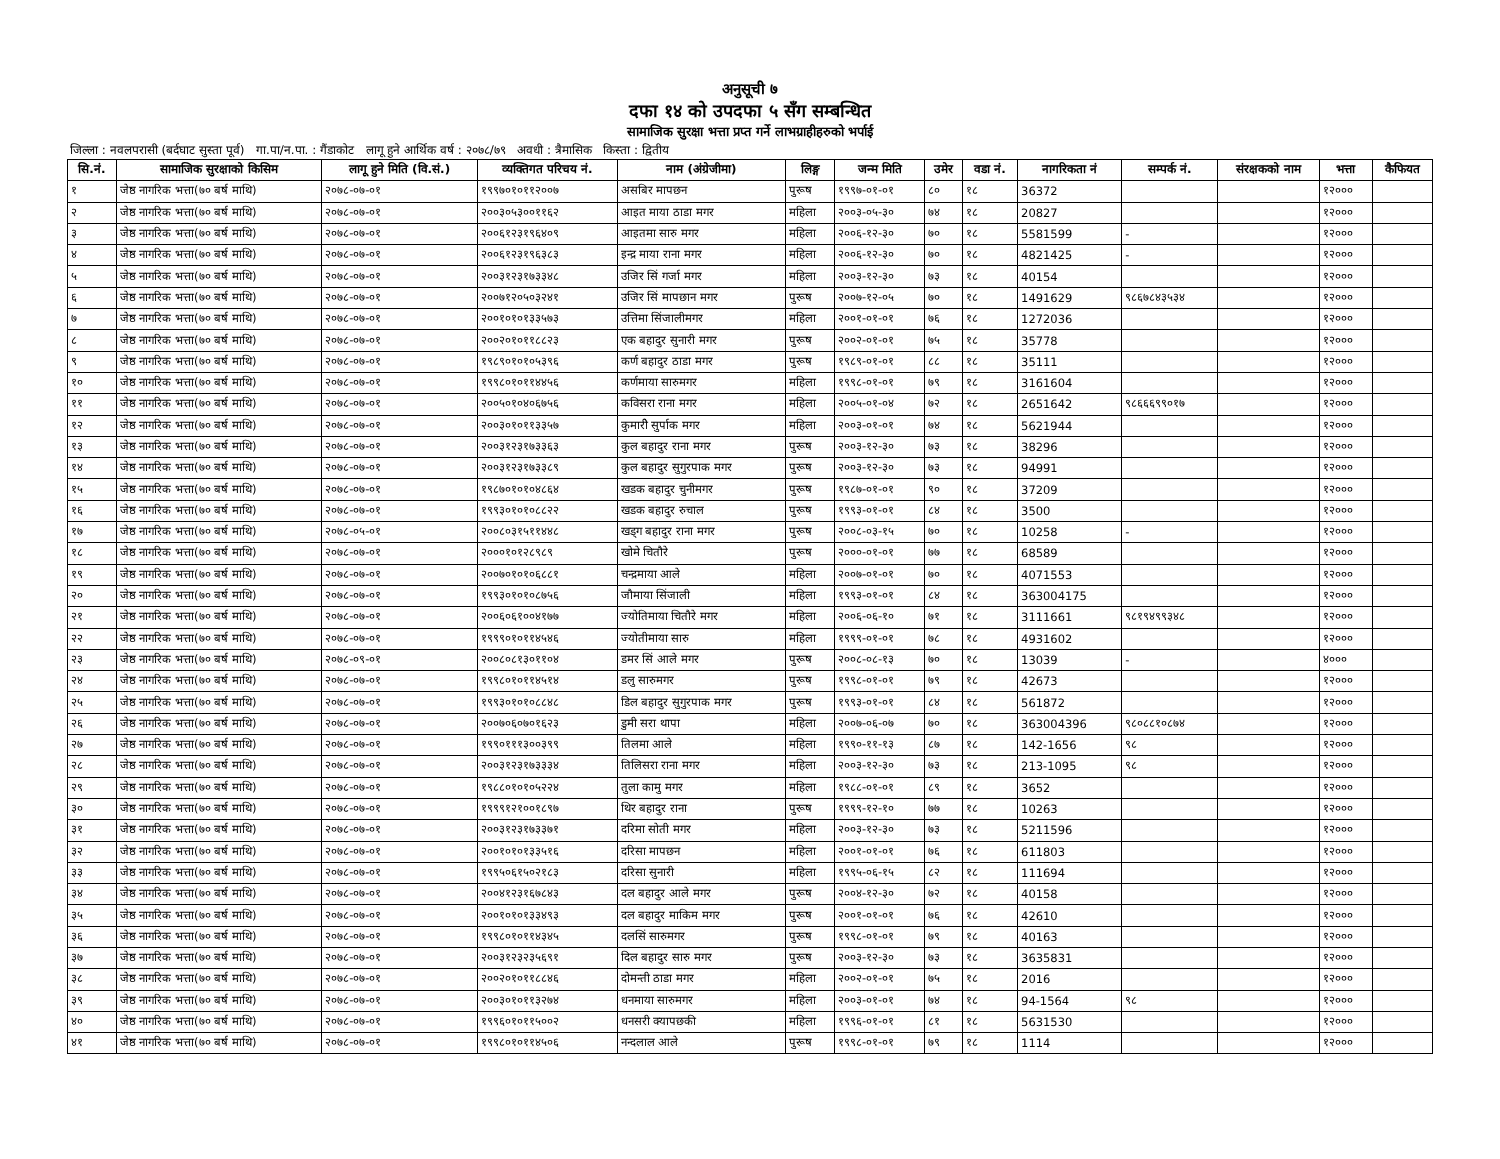अनुसूची ७
दफा १४ को उपदफा ५ सँग सम्बन्धित
सामाजिक सुरक्षा भत्ता प्रप्त गर्ने लाभग्राहीहरुको भर्पाई
जिल्ला : नवलपरासी (बर्दघाट सुस्ता पूर्व) गा.पा/न.पा. : गैंडाकोट लागू हुने आर्थिक वर्ष : २०७८/७९ अवधी : त्रैमासिक किस्ता : द्वितीय
| सि.नं. | सामाजिक सुरक्षाको किसिम | लागू हुने मिति (वि.सं.) | व्यक्तिगत परिचय नं. | नाम (अंग्रेजीमा) | लिङ्ग | जन्म मिति | उमेर | वडा नं. | नागरिकता नं | सम्पर्क नं. | संरक्षकको नाम | भत्ता | कैफियत |
| --- | --- | --- | --- | --- | --- | --- | --- | --- | --- | --- | --- | --- | --- |
| १ | जेष्ठ नागरिक भत्ता(७० बर्ष माथि) | २०७८-०७-०१ | १९९७०१०११२००७ | असबिर मापछन | पुरूष | १९९७-०१-०१ | ८० | १८ | 36372 | | | १२००० | |
| २ | जेष्ठ नागरिक भत्ता(७० बर्ष माथि) | २०७८-०७-०१ | २००३०५३००११६२ | आइत माया ठाडा मगर | महिला | २००३-०५-३० | ७४ | १८ | 20827 | | | १२००० | |
| ३ | जेष्ठ नागरिक भत्ता(७० बर्ष माथि) | २०७८-०७-०१ | २००६१२३१९६४०९ | आइतमा सारु मगर | महिला | २००६-१२-३० | ७० | १८ | 5581599 | - | | १२००० | |
| ४ | जेष्ठ नागरिक भत्ता(७० बर्ष माथि) | २०७८-०७-०१ | २००६१२३१९६३८३ | इन्द्र माया राना मगर | महिला | २००६-१२-३० | ७० | १८ | 4821425 | - | | १२००० | |
| ५ | जेष्ठ नागरिक भत्ता(७० बर्ष माथि) | २०७८-०७-०१ | २००३१२३१७३३४८ | उजिर सिं गर्जा मगर | महिला | २००३-१२-३० | ७३ | १८ | 40154 | | | १२००० | |
| ६ | जेष्ठ नागरिक भत्ता(७० बर्ष माथि) | २०७८-०७-०१ | २००७१२०५०३२४१ | उजिर सिं मापछान मगर | पुरूष | २००७-१२-०५ | ७० | १८ | 1491629 | ९८६७८४३५३४ | | १२००० | |
| ७ | जेष्ठ नागरिक भत्ता(७० बर्ष माथि) | २०७८-०७-०१ | २००१०१०१३३५७३ | उत्तिमा सिंजालीमगर | महिला | २००१-०१-०१ | ७६ | १८ | 1272036 | | | १२००० | |
| ८ | जेष्ठ नागरिक भत्ता(७० बर्ष माथि) | २०७८-०७-०१ | २००२०१०११८८२३ | एक बहादुर सुनारी मगर | पुरूष | २००२-०१-०१ | ७५ | १८ | 35778 | | | १२००० | |
| ९ | जेष्ठ नागरिक भत्ता(७० बर्ष माथि) | २०७८-०७-०१ | १९८९०१०१०५३९६ | कर्ण बहादुर ठाडा मगर | पुरूष | १९८९-०१-०१ | ८८ | १८ | 35111 | | | १२००० | |
| १० | जेष्ठ नागरिक भत्ता(७० बर्ष माथि) | २०७८-०७-०१ | १९९८०१०११४४५६ | कर्णमाया सारुमगर | महिला | १९९८-०१-०१ | ७९ | १८ | 3161604 | | | १२००० | |
| ११ | जेष्ठ नागरिक भत्ता(७० बर्ष माथि) | २०७८-०७-०१ | २००५०१०४०६७५६ | कविसरा राना मगर | महिला | २००५-०१-०४ | ७२ | १८ | 2651642 | ९८६६६९९०१७ | | १२००० | |
| १२ | जेष्ठ नागरिक भत्ता(७० बर्ष माथि) | २०७८-०७-०१ | २००३०१०११३३५७ | कुमारीे सुर्पाक मगर | महिला | २००३-०१-०१ | ७४ | १८ | 5621944 | | | १२००० | |
| १३ | जेष्ठ नागरिक भत्ता(७० बर्ष माथि) | २०७८-०७-०१ | २००३१२३१७३३६३ | कुल बहादुर राना मगर | पुरूष | २००३-१२-३० | ७३ | १८ | 38296 | | | १२००० | |
| १४ | जेष्ठ नागरिक भत्ता(७० बर्ष माथि) | २०७८-०७-०१ | २००३१२३१७३३८९ | कुल बहादुर सुगुरपाक मगर | पुरूष | २००३-१२-३० | ७३ | १८ | 94991 | | | १२००० | |
| १५ | जेष्ठ नागरिक भत्ता(७० बर्ष माथि) | २०७८-०७-०१ | १९८७०१०१०४८६४ | खडक बहादुर चुनीमगर | पुरूष | १९८७-०१-०१ | ९० | १८ | 37209 | | | १२००० | |
| १६ | जेष्ठ नागरिक भत्ता(७० बर्ष माथि) | २०७८-०७-०१ | १९९३०१०१०८८२२ | खडक बहादुर रुचाल | पुरूष | १९९३-०१-०१ | ८४ | १८ | 3500 | | | १२००० | |
| १७ | जेष्ठ नागरिक भत्ता(७० बर्ष माथि) | २०७८-०५-०१ | २००८०३१५११४४८ | खड्ग बहादुर राना मगर | पुरूष | २००८-०३-१५ | ७० | १८ | 10258 | - | | १२००० | |
| १८ | जेष्ठ नागरिक भत्ता(७० बर्ष माथि) | २०७८-०७-०१ | २०००१०१२८९८९ | खाेमे चितौरे | पुरूष | २०००-०१-०१ | ७७ | १८ | 68589 | | | १२००० | |
| १९ | जेष्ठ नागरिक भत्ता(७० बर्ष माथि) | २०७८-०७-०१ | २००७०१०१०६८८१ | चन्द्रमाया आले | महिला | २००७-०१-०१ | ७० | १८ | 4071553 | | | १२००० | |
| २० | जेष्ठ नागरिक भत्ता(७० बर्ष माथि) | २०७८-०७-०१ | १९९३०१०१०८७५६ | जौमाया सिंजाली | महिला | १९९३-०१-०१ | ८४ | १८ | 363004175 | | | १२००० | |
| २१ | जेष्ठ नागरिक भत्ता(७० बर्ष माथि) | २०७८-०७-०१ | २००६०६१००४१७७ | ज्योतिमाया चितौरे मगर | महिला | २००६-०६-१० | ७१ | १८ | 3111661 | ९८१९४९९३४८ | | १२००० | |
| २२ | जेष्ठ नागरिक भत्ता(७० बर्ष माथि) | २०७८-०७-०१ | १९९९०१०११४५४६ | ज्योतीमाया सारु | महिला | १९९९-०१-०१ | ७८ | १८ | 4931602 | | | १२००० | |
| २३ | जेष्ठ नागरिक भत्ता(७० बर्ष माथि) | २०७८-०९-०१ | २००८०८१३०११०४ | डमर सिं आले मगर | पुरूष | २००८-०८-१३ | ७० | १८ | 13039 | - | | ४००० | |
| २४ | जेष्ठ नागरिक भत्ता(७० बर्ष माथि) | २०७८-०७-०१ | १९९८०१०११४५१४ | डलु सारुमगर | पुरूष | १९९८-०१-०१ | ७९ | १८ | 42673 | | | १२००० | |
| २५ | जेष्ठ नागरिक भत्ता(७० बर्ष माथि) | २०७८-०७-०१ | १९९३०१०१०८८४८ | डिल बहादुर सुगुरपाक मगर | पुरूष | १९९३-०१-०१ | ८४ | १८ | 561872 | | | १२००० | |
| २६ | जेष्ठ नागरिक भत्ता(७० बर्ष माथि) | २०७८-०७-०१ | २००७०६०७०१६२३ | डुमी सरा थापा | महिला | २००७-०६-०७ | ७० | १८ | 363004396 | ९८०८८१०८७४ | | १२००० | |
| २७ | जेष्ठ नागरिक भत्ता(७० बर्ष माथि) | २०७८-०७-०१ | १९९०१११३००३९९ | तिलमा आले | महिला | १९९०-११-१३ | ८७ | १८ | 142-1656 | ९८ | | १२००० | |
| २८ | जेष्ठ नागरिक भत्ता(७० बर्ष माथि) | २०७८-०७-०१ | २००३१२३१७३३३४ | तिलिसरा राना मगर | महिला | २००३-१२-३० | ७३ | १८ | 213-1095 | ९८ | | १२००० | |
| २९ | जेष्ठ नागरिक भत्ता(७० बर्ष माथि) | २०७८-०७-०१ | १९८८०१०१०५२२४ | तुला कामु मगर | महिला | १९८८-०१-०१ | ८९ | १८ | 3652 | | | १२००० | |
| ३० | जेष्ठ नागरिक भत्ता(७० बर्ष माथि) | २०७८-०७-०१ | १९९९१२१००१८९७ | थिर बहादुर राना | पुरूष | १९९९-१२-१० | ७७ | १८ | 10263 | | | १२००० | |
| ३१ | जेष्ठ नागरिक भत्ता(७० बर्ष माथि) | २०७८-०७-०१ | २००३१२३१७३३७१ | दरिमा सोती मगर | महिला | २००३-१२-३० | ७३ | १८ | 5211596 | | | १२००० | |
| ३२ | जेष्ठ नागरिक भत्ता(७० बर्ष माथि) | २०७८-०७-०१ | २००१०१०१३३५१६ | दरिसा मापछन | महिला | २००१-०१-०१ | ७६ | १८ | 611803 | | | १२००० | |
| ३३ | जेष्ठ नागरिक भत्ता(७० बर्ष माथि) | २०७८-०७-०१ | १९९५०६१५०२१८३ | दरिसा सुनारी | महिला | १९९५-०६-१५ | ८२ | १८ | 111694 | | | १२००० | |
| ३४ | जेष्ठ नागरिक भत्ता(७० बर्ष माथि) | २०७८-०७-०१ | २००४१२३१६७८४३ | दल बहादुर आले मगर | पुरूष | २००४-१२-३० | ७२ | १८ | 40158 | | | १२००० | |
| ३५ | जेष्ठ नागरिक भत्ता(७० बर्ष माथि) | २०७८-०७-०१ | २००१०१०१३३४९३ | दल बहादुर माकिम मगर | पुरूष | २००१-०१-०१ | ७६ | १८ | 42610 | | | १२००० | |
| ३६ | जेष्ठ नागरिक भत्ता(७० बर्ष माथि) | २०७८-०७-०१ | १९९८०१०११४३४५ | दलसिं सारुमगर | पुरूष | १९९८-०१-०१ | ७९ | १८ | 40163 | | | १२००० | |
| ३७ | जेष्ठ नागरिक भत्ता(७० बर्ष माथि) | २०७८-०७-०१ | २००३१२३२३५६९१ | दिल बहादुर सारु मगर | पुरूष | २००३-१२-३० | ७३ | १८ | 3635831 | | | १२००० | |
| ३८ | जेष्ठ नागरिक भत्ता(७० बर्ष माथि) | २०७८-०७-०१ | २००२०१०११८८४६ | दोमन्ती ठाडा मगर | महिला | २००२-०१-०१ | ७५ | १८ | 2016 | | | १२००० | |
| ३९ | जेष्ठ नागरिक भत्ता(७० बर्ष माथि) | २०७८-०७-०१ | २००३०१०११३२७४ | धनमाया सारुमगर | महिला | २००३-०१-०१ | ७४ | १८ | 94-1564 | ९८ | | १२००० | |
| ४० | जेष्ठ नागरिक भत्ता(७० बर्ष माथि) | २०७८-०७-०१ | १९९६०१०११५००२ | धनसरी क्यापछकी | महिला | १९९६-०१-०१ | ८१ | १८ | 5631530 | | | १२००० | |
| ४१ | जेष्ठ नागरिक भत्ता(७० बर्ष माथि) | २०७८-०७-०१ | १९९८०१०११४५०६ | नन्दलाल आले | पुरूष | १९९८-०१-०१ | ७९ | १८ | 1114 | | | १२००० | |